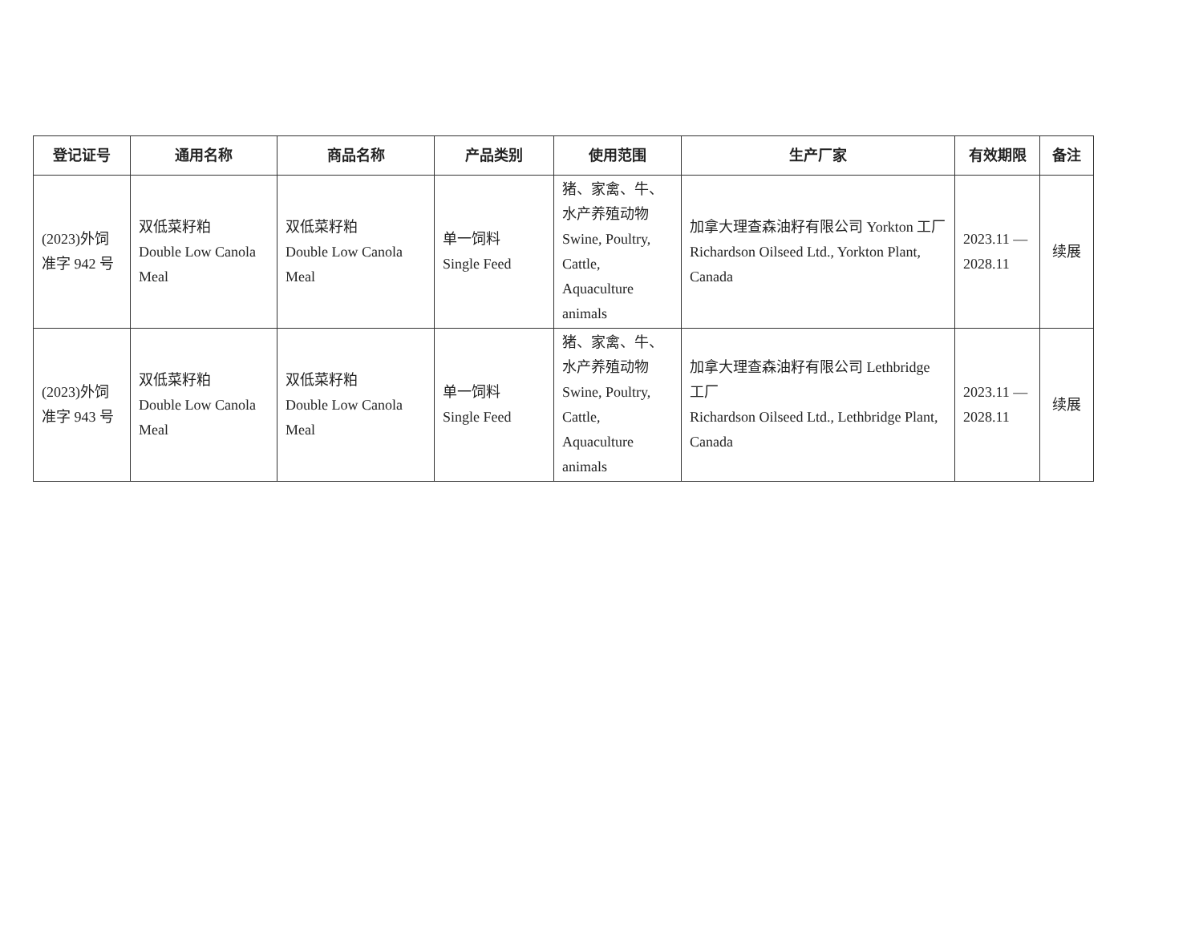| 登记证号 | 通用名称 | 商品名称 | 产品类别 | 使用范围 | 生产厂家 | 有效期限 | 备注 |
| --- | --- | --- | --- | --- | --- | --- | --- |
| (2023)外饲准字 942 号 | 双低菜籽粕 Double Low Canola Meal | 双低菜籽粕 Double Low Canola Meal | 单一饲料 Single Feed | 猪、家禽、牛、水产养殖动物 Swine, Poultry, Cattle, Aquaculture animals | 加拿大理查森油籽有限公司 Yorkton 工厂 Richardson Oilseed Ltd., Yorkton Plant, Canada | 2023.11 — 2028.11 | 续展 |
| (2023)外饲准字 943 号 | 双低菜籽粕 Double Low Canola Meal | 双低菜籽粕 Double Low Canola Meal | 单一饲料 Single Feed | 猪、家禽、牛、水产养殖动物 Swine, Poultry, Cattle, Aquaculture animals | 加拿大理查森油籽有限公司 Lethbridge 工厂 Richardson Oilseed Ltd., Lethbridge Plant, Canada | 2023.11 — 2028.11 | 续展 |